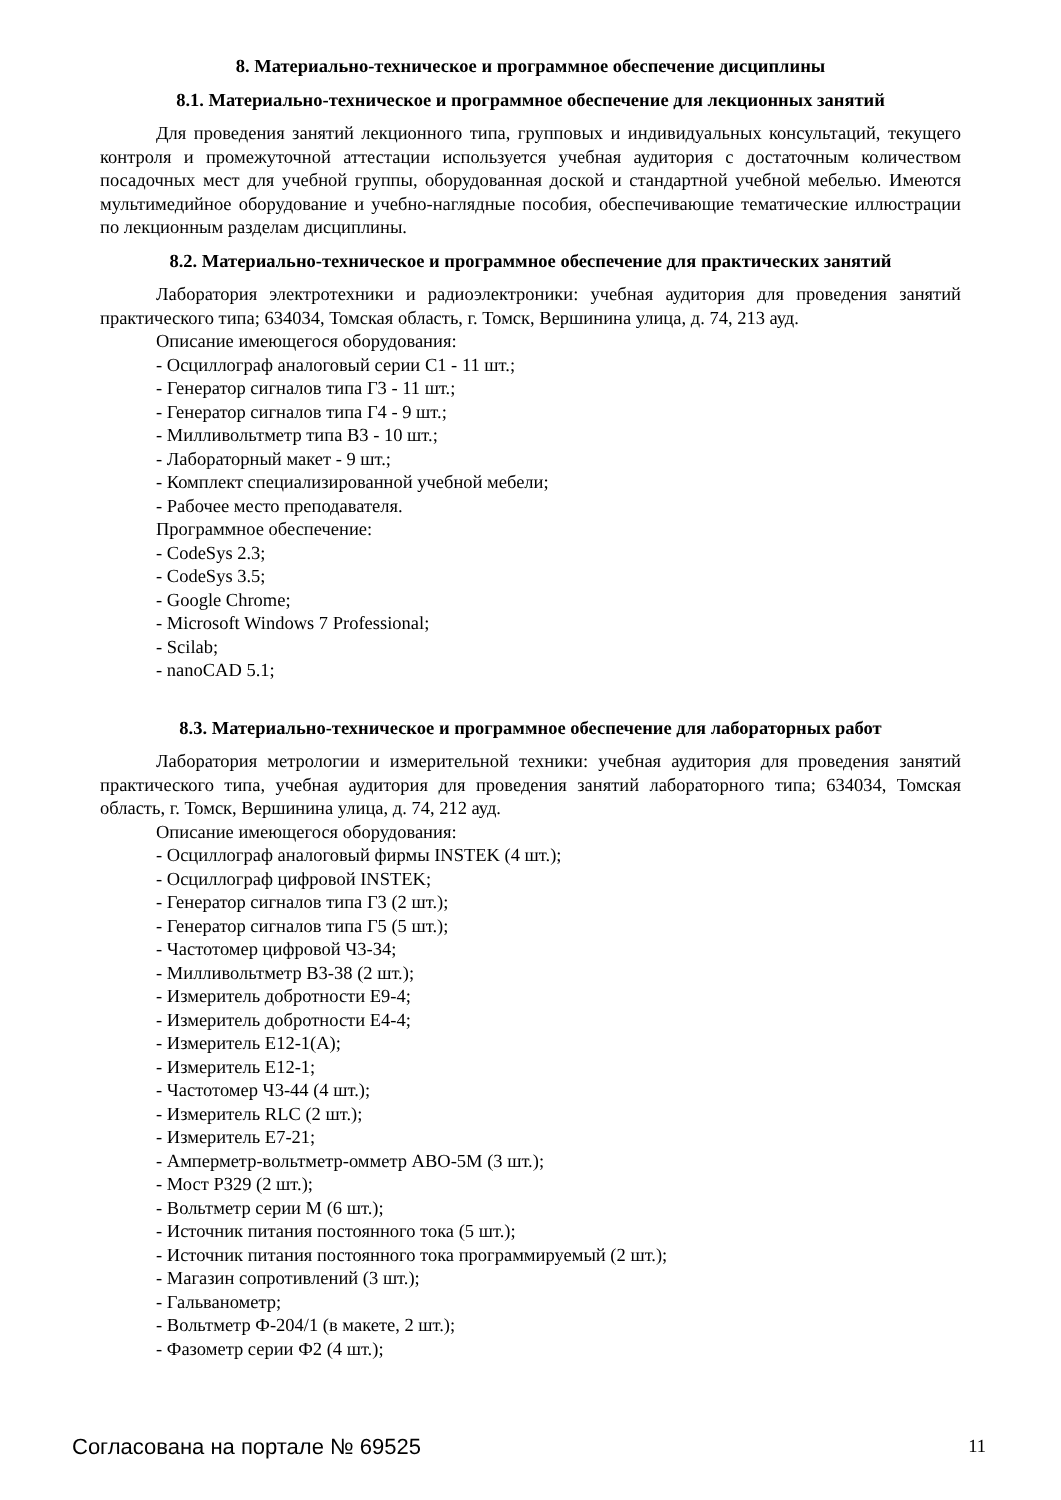8. Материально-техническое и программное обеспечение дисциплины
8.1. Материально-техническое и программное обеспечение для лекционных занятий
Для проведения занятий лекционного типа, групповых и индивидуальных консультаций, текущего контроля и промежуточной аттестации используется учебная аудитория с достаточным количеством посадочных мест для учебной группы, оборудованная доской и стандартной учебной мебелью. Имеются мультимедийное оборудование и учебно-наглядные пособия, обеспечивающие тематические иллюстрации по лекционным разделам дисциплины.
8.2. Материально-техническое и программное обеспечение для практических занятий
Лаборатория электротехники и радиоэлектроники: учебная аудитория для проведения занятий практического типа; 634034, Томская область, г. Томск, Вершинина улица, д. 74, 213 ауд.
Описание имеющегося оборудования:
- Осциллограф аналоговый серии С1 - 11 шт.;
- Генератор сигналов типа Г3 - 11 шт.;
- Генератор сигналов типа Г4 - 9 шт.;
- Милливольтметр типа В3 - 10 шт.;
- Лабораторный макет - 9 шт.;
- Комплект специализированной учебной мебели;
- Рабочее место преподавателя.
Программное обеспечение:
- CodeSys 2.3;
- CodeSys 3.5;
- Google Chrome;
- Microsoft Windows 7 Professional;
- Scilab;
- nanoCAD 5.1;
8.3. Материально-техническое и программное обеспечение для лабораторных работ
Лаборатория метрологии и измерительной техники: учебная аудитория для проведения занятий практического типа, учебная аудитория для проведения занятий лабораторного типа; 634034, Томская область, г. Томск, Вершинина улица, д. 74, 212 ауд.
Описание имеющегося оборудования:
- Осциллограф аналоговый фирмы INSTEK (4 шт.);
- Осциллограф цифровой INSTEK;
- Генератор сигналов типа Г3 (2 шт.);
- Генератор сигналов типа Г5 (5 шт.);
- Частотомер цифровой Ч3-34;
- Милливольтметр В3-38 (2 шт.);
- Измеритель добротности Е9-4;
- Измеритель добротности Е4-4;
- Измеритель Е12-1(А);
- Измеритель Е12-1;
- Частотомер Ч3-44 (4 шт.);
- Измеритель RLC (2 шт.);
- Измеритель Е7-21;
- Амперметр-вольтметр-омметр АВО-5М (3 шт.);
- Мост Р329 (2 шт.);
- Вольтметр серии М (6 шт.);
- Источник питания постоянного тока (5 шт.);
- Источник питания постоянного тока программируемый (2 шт.);
- Магазин сопротивлений (3 шт.);
- Гальванометр;
- Вольтметр Ф-204/1 (в макете, 2 шт.);
- Фазометр серии Ф2 (4 шт.);
Согласована на портале № 69525 11